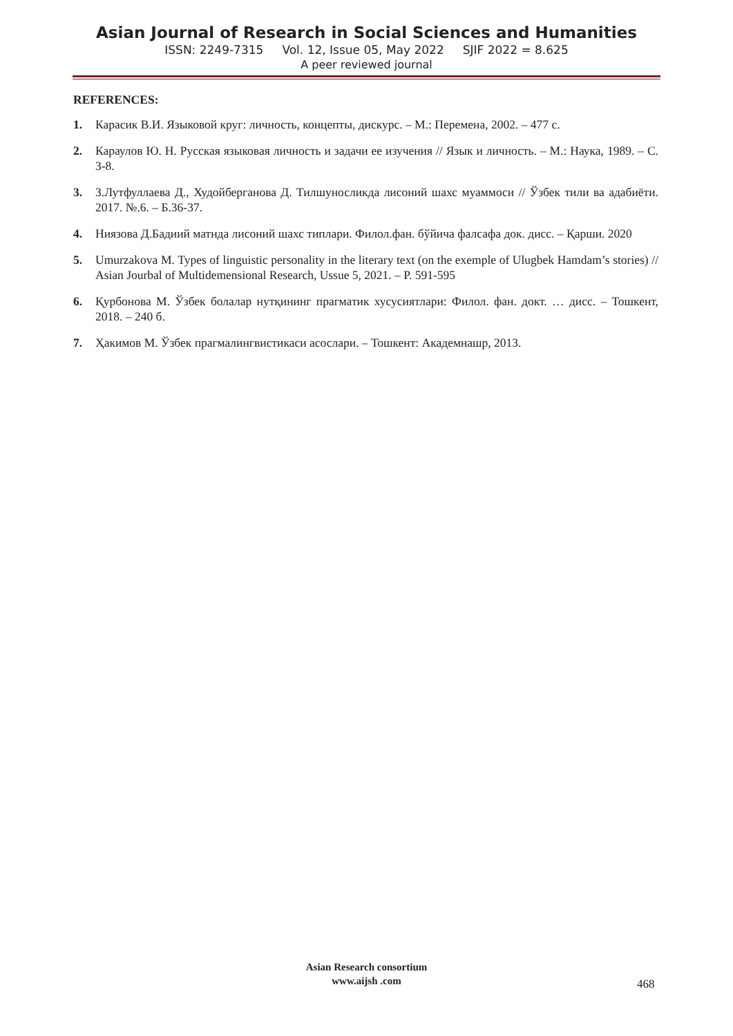Asian Journal of Research in Social Sciences and Humanities
ISSN: 2249-7315 Vol. 12, Issue 05, May 2022 SJIF 2022 = 8.625
A peer reviewed journal
REFERENCES:
1. Карасик В.И. Языковой круг: личность, концепты, дискурс. – М.: Перемена, 2002. – 477 с.
2. Караулов Ю. Н. Русская языковая личность и задачи ее изучения // Язык и личность. – М.: Наука, 1989. – С. 3-8.
3. 3.Лутфуллаева Д., Худойберганова Д. Тилшуносликда лисоний шахс муаммоси // Ўзбек тили ва адабиёти. 2017. №.6. – Б.36-37.
4. Ниязова Д.Бадиий матнда лисоний шахс типлари. Филол.фан. бўйича фалсафа док. дисс. – Қарши. 2020
5. Umurzakova M. Types of linguistic personality in the literary text (on the exemple of Ulugbek Hamdam’s stories) // Asian Jourbal of Multidemensional Research, Ussue 5, 2021. – P. 591-595
6. Қурбонова М. Ўзбек болалар нутқининг прагматик хусусиятлари: Филол. фан. докт. … дисс. – Тошкент, 2018. – 240 б.
7. Ҳакимов М. Ўзбек прагмалингвистикаси асослари. – Тошкент: Академнашр, 2013.
Asian Research consortium
www.aijsh .com
468